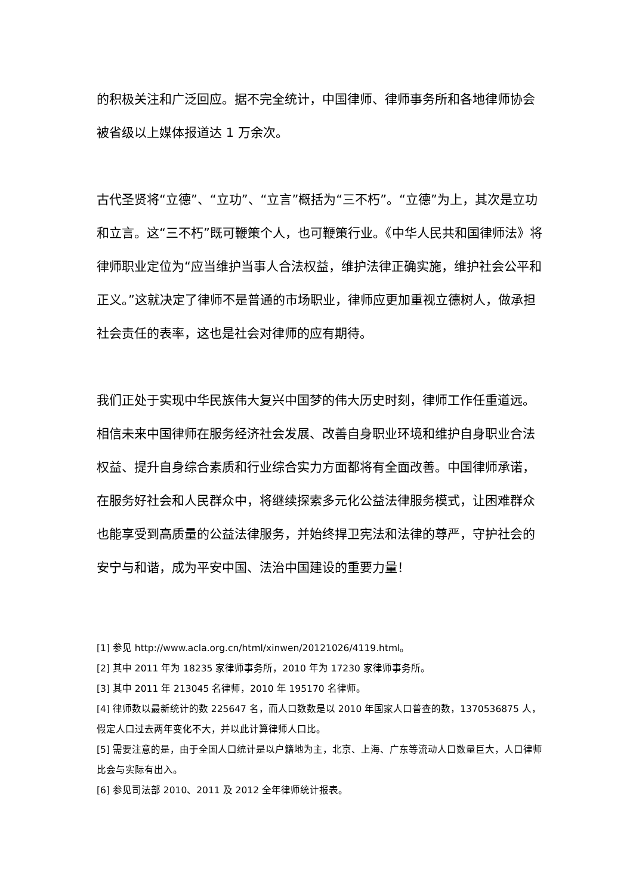的积极关注和广泛回应。据不完全统计，中国律师、律师事务所和各地律师协会被省级以上媒体报道达 1 万余次。
古代圣贤将“立德”、“立功”、“立言”概括为“三不朽”。“立德”为上，其次是立功和立言。这“三不朽”既可鞭策个人，也可鞭策行业。《中华人民共和国律师法》将律师职业定位为“应当维护当事人合法权益，维护法律正确实施，维护社会公平和正义。”这就决定了律师不是普通的市场职业，律师应更加重视立德树人，做承担社会责任的表率，这也是社会对律师的应有期待。
我们正处于实现中华民族伟大复兴中国梦的伟大历史时刻，律师工作任重道远。相信未来中国律师在服务经济社会发展、改善自身职业环境和维护自身职业合法权益、提升自身综合素质和行业综合实力方面都将有全面改善。中国律师承诺，在服务好社会和人民群众中，将继续探索多元化公益法律服务模式，让困难群众也能享受到高质量的公益法律服务，并始终捍卫宪法和法律的尊严，守护社会的安宁与和谐，成为平安中国、法治中国建设的重要力量！
[1] 参见 http://www.acla.org.cn/html/xinwen/20121026/4119.html。
[2] 其中 2011 年为 18235 家律师事务所，2010 年为 17230 家律师事务所。
[3] 其中 2011 年 213045 名律师，2010 年 195170 名律师。
[4] 律师数以最新统计的数 225647 名，而人口数数是以 2010 年国家人口普查的数，1370536875 人，假定人口过去两年变化不大，并以此计算律师人口比。
[5] 需要注意的是，由于全国人口统计是以户籍地为主，北京、上海、广东等流动人口数量巨大，人口律师比会与实际有出入。
[6] 参见司法部 2010、2011 及 2012 全年律师统计报表。